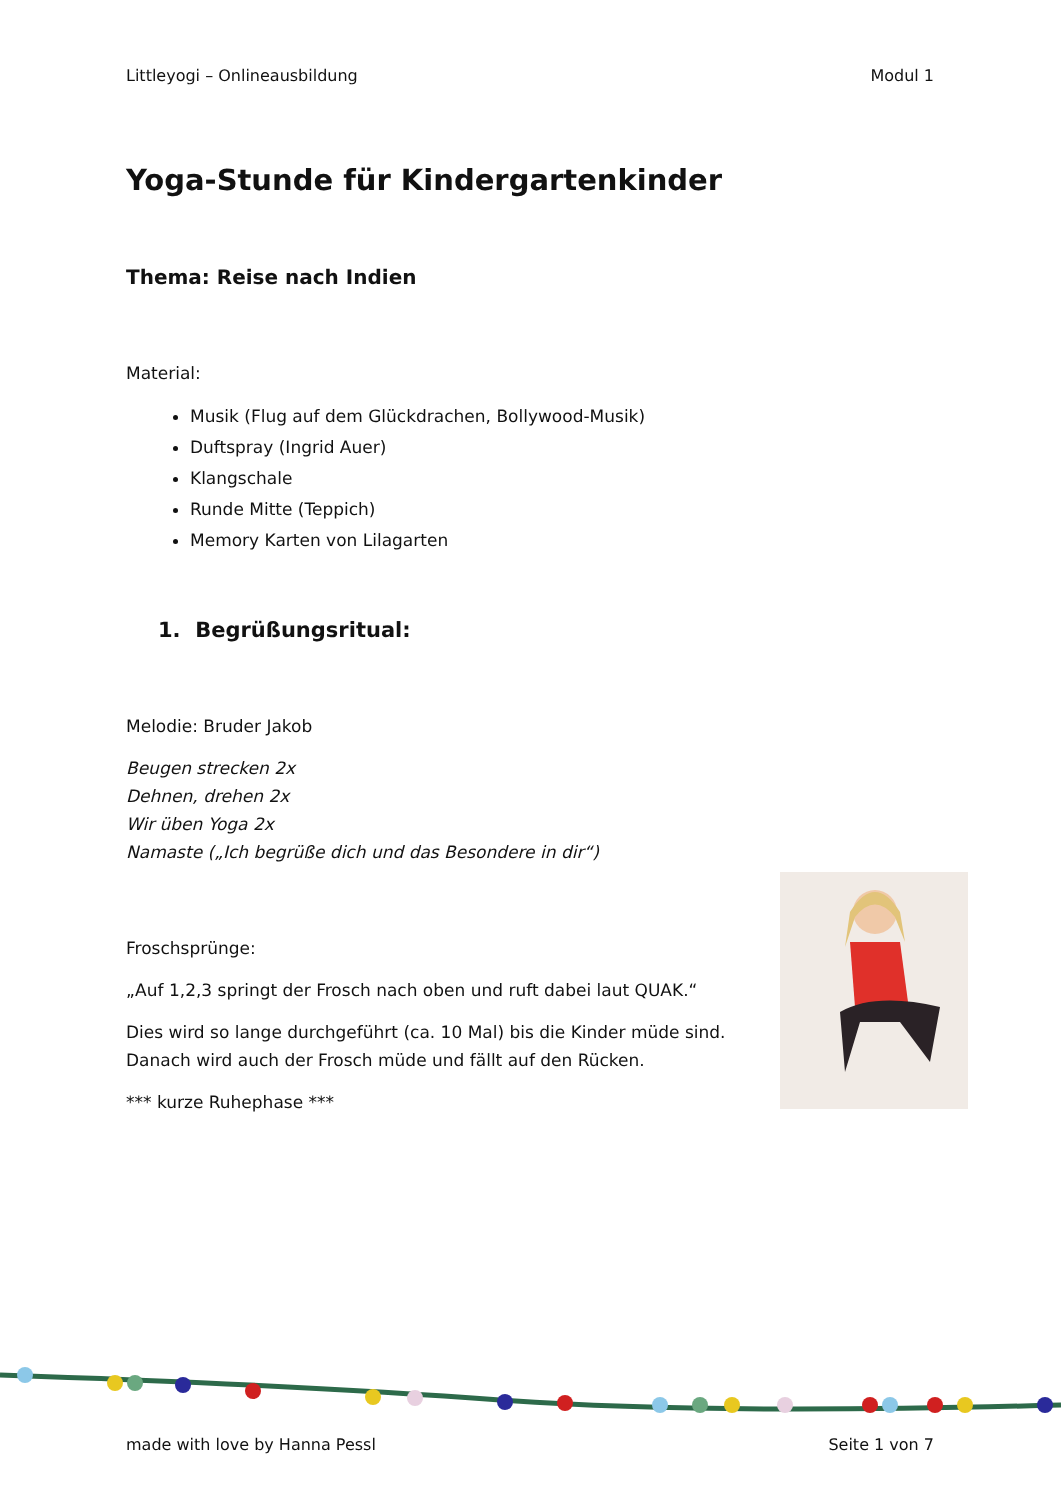Littleyogi – Onlineausbildung Modul 1
Yoga-Stunde für Kindergartenkinder
Thema: Reise nach Indien
Material:
Musik (Flug auf dem Glückdrachen, Bollywood-Musik)
Duftspray (Ingrid Auer)
Klangschale
Runde Mitte (Teppich)
Memory Karten von Lilagarten
1. Begrüßungsritual:
Melodie: Bruder Jakob
Beugen strecken 2x
Dehnen, drehen 2x
Wir üben Yoga 2x
Namaste („Ich begrüße dich und das Besondere in dir“)
Froschsprünge:
„Auf 1,2,3 springt der Frosch nach oben und ruft dabei laut QUAK.“
Dies wird so lange durchgeführt (ca. 10 Mal) bis die Kinder müde sind.
Danach wird auch der Frosch müde und fällt auf den Rücken.
*** kurze Ruhephase ***
made with love by Hanna Pessl Seite 1 von 7